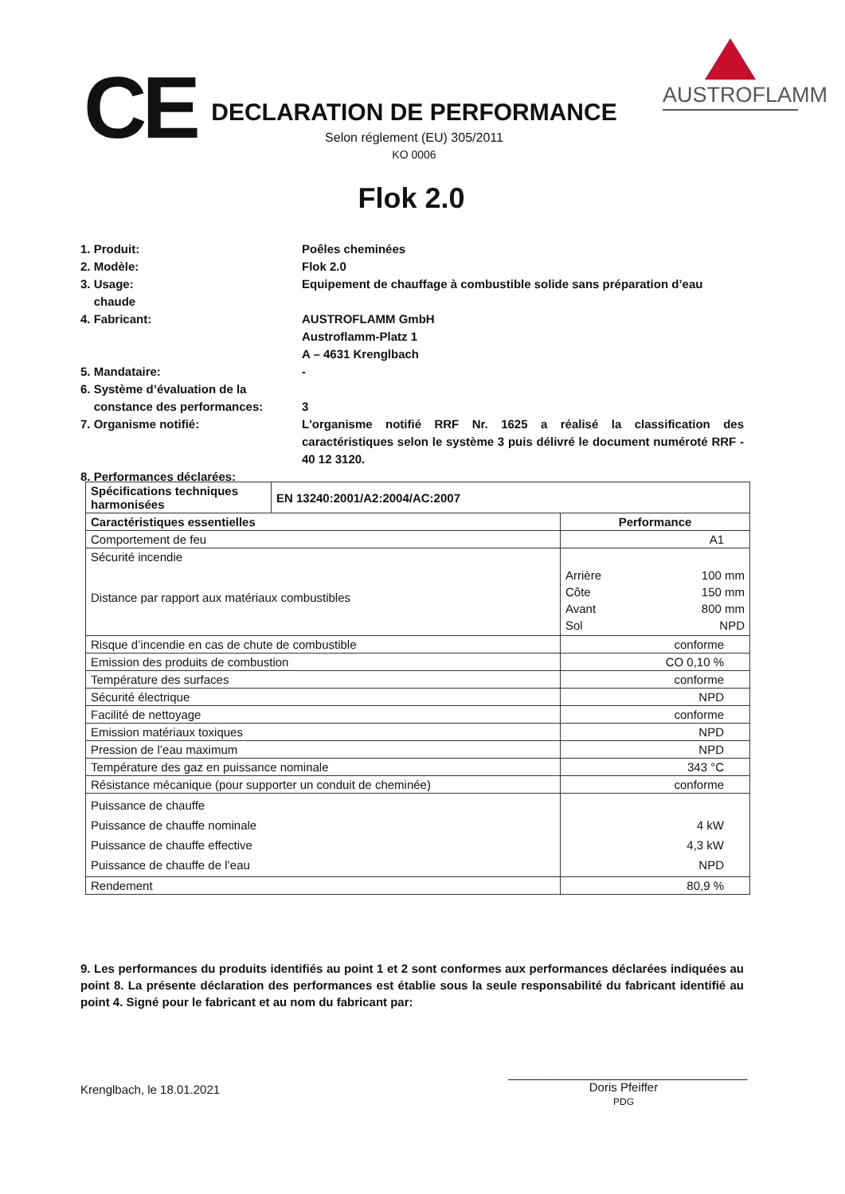CE
DECLARATION DE PERFORMANCE
Selon réglement (EU) 305/2011
KO 0006
AUSTROFLAMM
Flok 2.0
1. Produit: Poêles cheminées
2. Modèle: Flok 2.0
3. Usage:
chaude
Equipement de chauffage à combustible solide sans préparation d’eau
4. Fabricant: AUSTROFLAMM GmbH
Austroflamm-Platz 1
A – 4631 Krenglbach
5. Mandataire: -
6. Système d’évaluation de la
constance des performances:
3
7. Organisme notifié: L'organisme notifié RRF Nr. 1625 a réalisé la classification des caractéristiques selon le système 3 puis délivré le document numéroté RRF - 40 12 3120.
8. Performances déclarées:
| Spécifications techniques harmonisées | EN 13240:2001/A2:2004/AC:2007 | |
| --- | --- | --- |
| Caractéristiques essentielles | | Performance |
| Comportement de feu | | A1 |
| Sécurité incendie Distance par rapport aux matériaux combustibles | | / Arrière / 100 mm / / Côte / 150 mm / / Avant / 800 mm / / Sol / NPD / |
| Risque d’incendie en cas de chute de combustible | | conforme |
| Emission des produits de combustion | | CO 0,10 % |
| Température des surfaces | | conforme |
| Sécurité électrique | | NPD |
| Facilité de nettoyage | | conforme |
| Emission matériaux toxiques | | NPD |
| Pression de l’eau maximum | | NPD |
| Température des gaz en puissance nominale | | 343 °C |
| Résistance mécanique (pour supporter un conduit de cheminée) | | conforme |
| Puissance de chauffe Puissance de chauffe nominale Puissance de chauffe effective Puissance de chauffe de l’eau | | 4 kW 4,3 kW NPD |
| Rendement | | 80,9 % |
9. Les performances du produits identifiés au point 1 et 2 sont conformes aux performances déclarées indiquées au point 8. La présente déclaration des performances est établie sous la seule responsabilité du fabricant identifié au point 4. Signé pour le fabricant et au nom du fabricant par:
Krenglbach, le 18.01.2021
____________________________________
Doris Pfeiffer
PDG